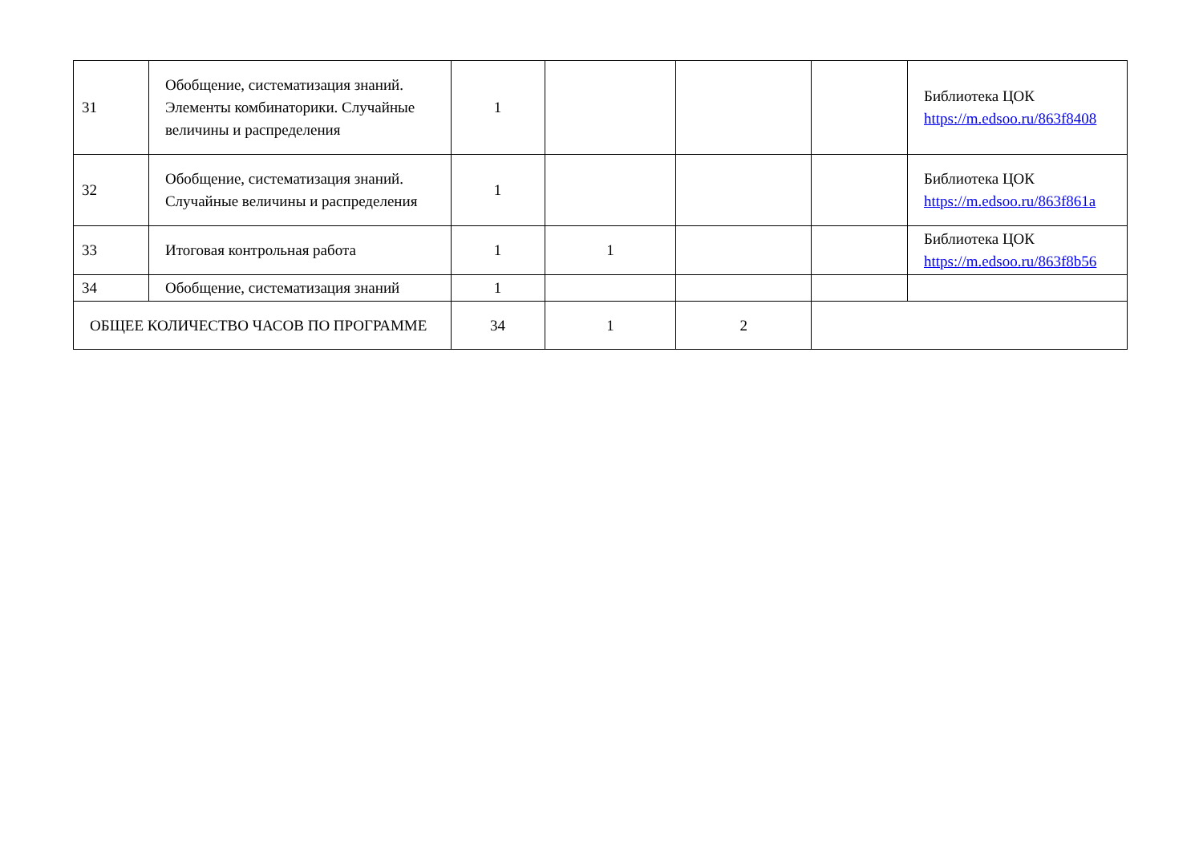| 31 | Обобщение, систематизация знаний. Элементы комбинаторики. Случайные величины и распределения | 1 | | | | Библиотека ЦОК https://m.edsoo.ru/863f8408 |
| 32 | Обобщение, систематизация знаний. Случайные величины и распределения | 1 | | | | Библиотека ЦОК https://m.edsoo.ru/863f861a |
| 33 | Итоговая контрольная работа | 1 | 1 | | | Библиотека ЦОК https://m.edsoo.ru/863f8b56 |
| 34 | Обобщение, систематизация знаний | 1 | | | | |
| ОБЩЕЕ КОЛИЧЕСТВО ЧАСОВ ПО ПРОГРАММЕ | | 34 | 1 | 2 | | |